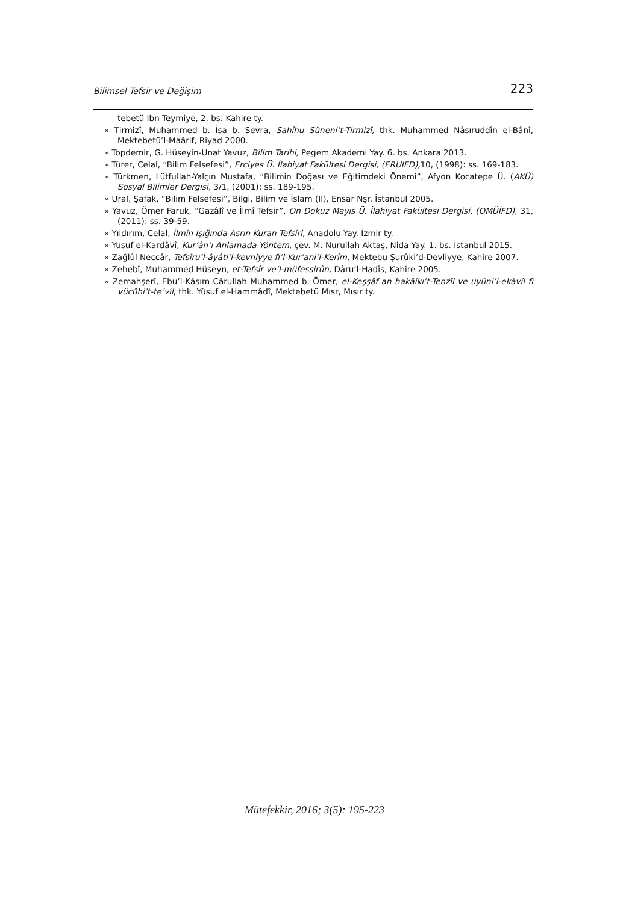Bilimsel Tefsir ve Değişim 223
tebetü İbn Teymiye, 2. bs. Kahire ty.
» Tirmizî, Muhammed b. İsa b. Sevra, Sahîhu Süneni’t-Tirmizî, thk. Muhammed Nâsıruddîn el-Bânî, Mektebetü’l-Maârif, Riyad 2000.
» Topdemir, G. Hüseyin-Unat Yavuz, Bilim Tarihi, Pegem Akademi Yay. 6. bs. Ankara 2013.
» Türer, Celal, “Bilim Felsefesi”, Erciyes Ü. İlahiyat Fakültesi Dergisi, (ERUIFD), 10, (1998): ss. 169-183.
» Türkmen, Lütfullah-Yalçın Mustafa, “Bilimin Doğası ve Eğitimdeki Önemi”, Afyon Kocatepe Ü. (AKÜ) Sosyal Bilimler Dergisi, 3/1, (2001): ss. 189-195.
» Ural, Şafak, “Bilim Felsefesi”, Bilgi, Bilim ve İslam (II), Ensar Nşr. İstanbul 2005.
» Yavuz, Ömer Faruk, “Gazâlî ve İlmî Tefsir”, On Dokuz Mayıs Ü. İlahiyat Fakültesi Dergisi, (OMÜİFD), 31, (2011): ss. 39-59.
» Yıldırım, Celal, İlmin Işığında Asrın Kuran Tefsiri, Anadolu Yay. İzmir ty.
» Yusuf el-Kardâvî, Kur’ân’ı Anlamada Yöntem, çev. M. Nurullah Aktaş, Nida Yay. 1. bs. İstanbul 2015.
» Zağlûl Neccâr, Tefsîru’l-âyâti’l-kevniyye fi’l-Kur’ani’l-Kerîm, Mektebu Şurûki’d-Devliyye, Kahire 2007.
» Zehebî, Muhammed Hüseyn, et-Tefsîr ve’l-müfessirûn, Dâru’l-Hadîs, Kahire 2005.
» Zemahşerî, Ebu’l-Kâsım Cârullah Muhammed b. Ömer, el-Keşşâf an hakâikı’t-Tenzîl ve uyûni’l-ekâvîl fî vücûhi’t-te’vîl, thk. Yûsuf el-Hammâdî, Mektebetü Mısr, Mısır ty.
Mütefekkir, 2016; 3(5): 195-223